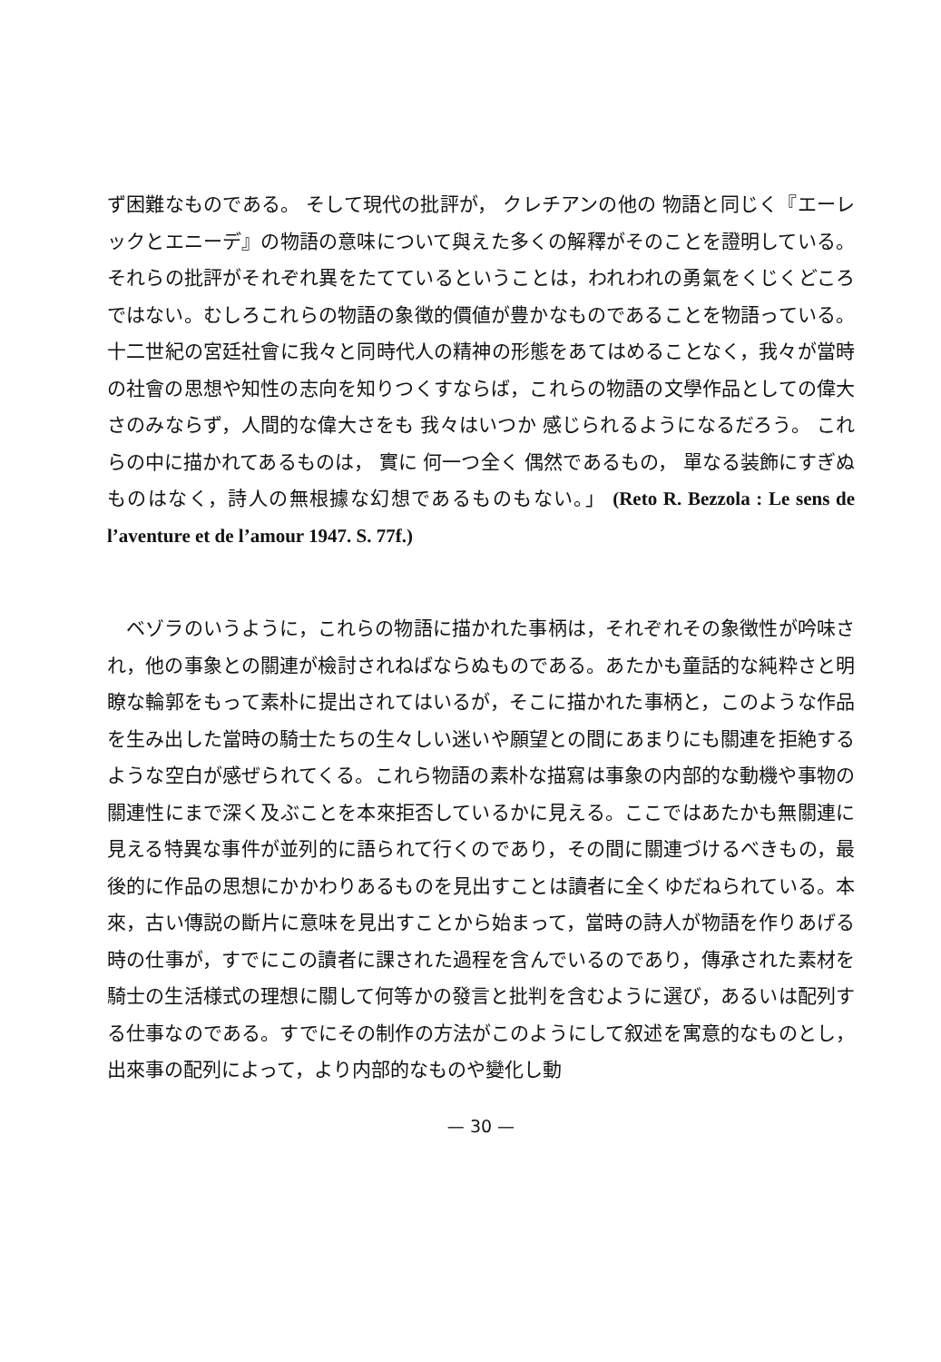ず困難なものである。 そして現代の批評が， クレチアンの他の 物語と同じく『エーレックとエニーデ』の物語の意味について與えた多くの解釋がそのことを證明している。それらの批評がそれぞれ異をたてているということは，われわれの勇氣をくじくどころではない。むしろこれらの物語の象徴的價値が豊かなものであることを物語っている。十二世紀の宮廷社會に我々と同時代人の精神の形態をあてはめることなく，我々が當時の社會の思想や知性の志向を知りつくすならば，これらの物語の文學作品としての偉大さのみならず，人間的な偉大さをも 我々はいつか 感じられるようになるだろう。 これらの中に描かれてあるものは， 實に 何一つ全く 偶然であるもの， 單なる装飾にすぎぬものはなく，詩人の無根據な幻想であるものもない。」 (Reto R. Bezzola : Le sens de l’aventure et de l’amour 1947. S. 77f.)
　ベゾラのいうように，これらの物語に描かれた事柄は，それぞれその象徴性が吟味され，他の事象との關連が檢討されねばならぬものである。あたかも童話的な純粋さと明瞭な輪郭をもって素朴に提出されてはいるが，そこに描かれた事柄と，このような作品を生み出した當時の騎士たちの生々しい迷いや願望との間にあまりにも關連を拒絶するような空白が感ぜられてくる。これら物語の素朴な描寫は事象の内部的な動機や事物の關連性にまで深く及ぶことを本來拒否しているかに見える。ここではあたかも無關連に見える特異な事件が並列的に語られて行くのであり，その間に關連づけるべきもの，最後的に作品の思想にかかわりあるものを見出すことは讀者に全くゆだねられている。本來，古い傳説の斷片に意味を見出すことから始まって，當時の詩人が物語を作りあげる時の仕事が，すでにこの讀者に課された過程を含んでいるのであり，傳承された素材を騎士の生活様式の理想に關して何等かの發言と批判を含むように選び，あるいは配列する仕事なのである。すでにその制作の方法がこのようにして叙述を寓意的なものとし，出來事の配列によって，より内部的なものや變化し動
— 30 —